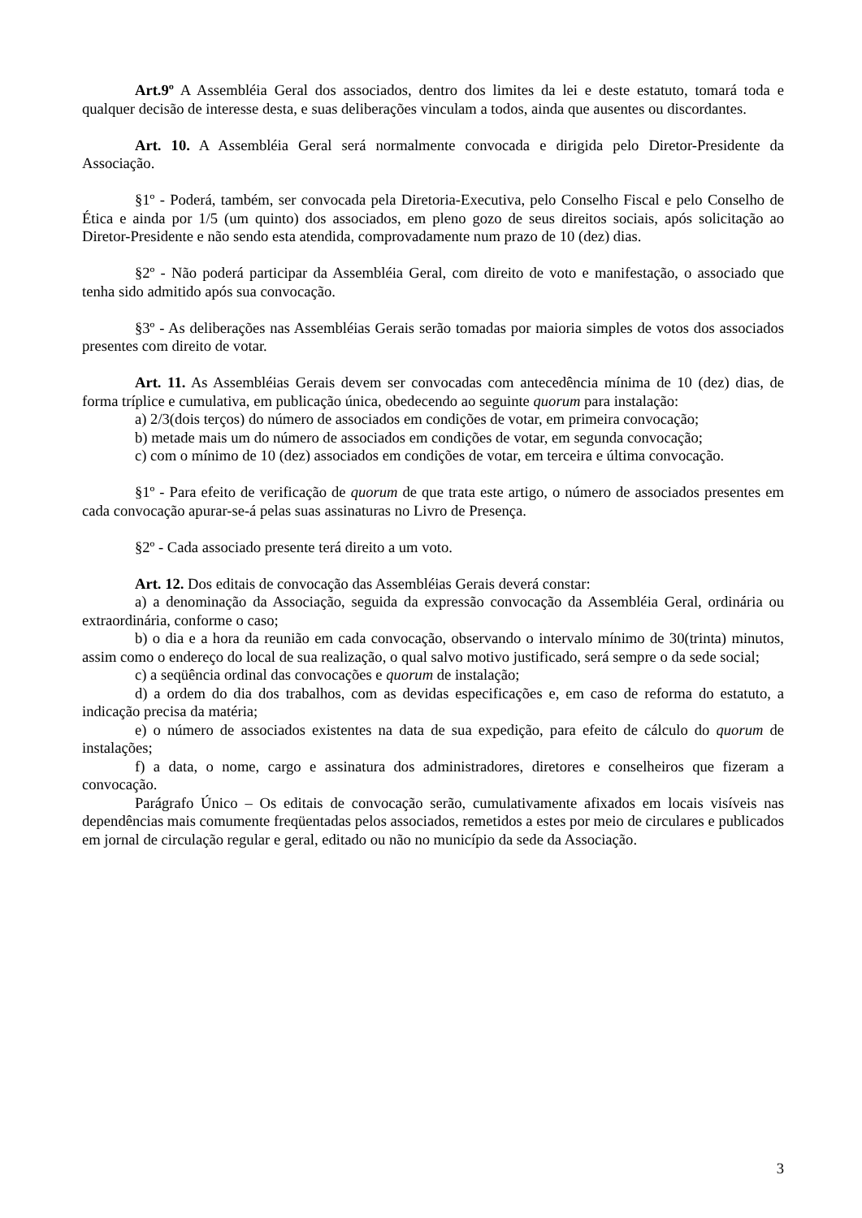Art.9º A Assembléia Geral dos associados, dentro dos limites da lei e deste estatuto, tomará toda e qualquer decisão de interesse desta, e suas deliberações vinculam a todos, ainda que ausentes ou discordantes.
Art. 10. A Assembléia Geral será normalmente convocada e dirigida pelo Diretor-Presidente da Associação.
§1º - Poderá, também, ser convocada pela Diretoria-Executiva, pelo Conselho Fiscal e pelo Conselho de Ética e ainda por 1/5 (um quinto) dos associados, em pleno gozo de seus direitos sociais, após solicitação ao Diretor-Presidente e não sendo esta atendida, comprovadamente num prazo de 10 (dez) dias.
§2º - Não poderá participar da Assembléia Geral, com direito de voto e manifestação, o associado que tenha sido admitido após sua convocação.
§3º - As deliberações nas Assembléias Gerais serão tomadas por maioria simples de votos dos associados presentes com direito de votar.
Art. 11. As Assembléias Gerais devem ser convocadas com antecedência mínima de 10 (dez) dias, de forma tríplice e cumulativa, em publicação única, obedecendo ao seguinte quorum para instalação:
a) 2/3(dois terços) do número de associados em condições de votar, em primeira convocação;
b) metade mais um do número de associados em condições de votar, em segunda convocação;
c) com o mínimo de 10 (dez) associados em condições de votar, em terceira e última convocação.
§1º - Para efeito de verificação de quorum de que trata este artigo, o número de associados presentes em cada convocação apurar-se-á pelas suas assinaturas no Livro de Presença.
§2º - Cada associado presente terá direito a um voto.
Art. 12. Dos editais de convocação das Assembléias Gerais deverá constar:
a) a denominação da Associação, seguida da expressão convocação da Assembléia Geral, ordinária ou extraordinária, conforme o caso;
b) o dia e a hora da reunião em cada convocação, observando o intervalo mínimo de 30(trinta) minutos, assim como o endereço do local de sua realização, o qual salvo motivo justificado, será sempre o da sede social;
c) a seqüência ordinal das convocações e quorum de instalação;
d) a ordem do dia dos trabalhos, com as devidas especificações e, em caso de reforma do estatuto, a indicação precisa da matéria;
e) o número de associados existentes na data de sua expedição, para efeito de cálculo do quorum de instalações;
f) a data, o nome, cargo e assinatura dos administradores, diretores e conselheiros que fizeram a convocação.
Parágrafo Único – Os editais de convocação serão, cumulativamente afixados em locais visíveis nas dependências mais comumente freqüentadas pelos associados, remetidos a estes por meio de circulares e publicados em jornal de circulação regular e geral, editado ou não no município da sede da Associação.
3